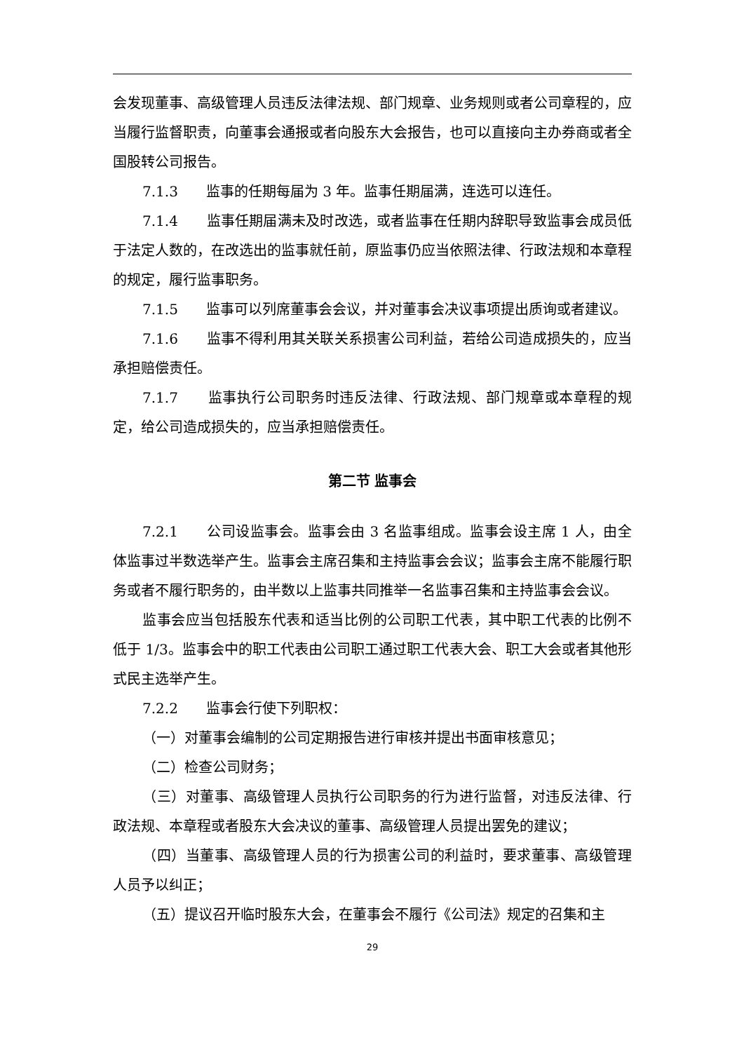会发现董事、高级管理人员违反法律法规、部门规章、业务规则或者公司章程的，应当履行监督职责，向董事会通报或者向股东大会报告，也可以直接向主办券商或者全国股转公司报告。
7.1.3　　监事的任期每届为 3 年。监事任期届满，连选可以连任。
7.1.4　　监事任期届满未及时改选，或者监事在任期内辞职导致监事会成员低于法定人数的，在改选出的监事就任前，原监事仍应当依照法律、行政法规和本章程的规定，履行监事职务。
7.1.5　　监事可以列席董事会会议，并对董事会决议事项提出质询或者建议。
7.1.6　　监事不得利用其关联关系损害公司利益，若给公司造成损失的，应当承担赔偿责任。
7.1.7　　监事执行公司职务时违反法律、行政法规、部门规章或本章程的规定，给公司造成损失的，应当承担赔偿责任。
第二节 监事会
7.2.1　　公司设监事会。监事会由 3 名监事组成。监事会设主席 1 人，由全体监事过半数选举产生。监事会主席召集和主持监事会会议；监事会主席不能履行职务或者不履行职务的，由半数以上监事共同推举一名监事召集和主持监事会会议。
监事会应当包括股东代表和适当比例的公司职工代表，其中职工代表的比例不低于 1/3。监事会中的职工代表由公司职工通过职工代表大会、职工大会或者其他形式民主选举产生。
7.2.2　　监事会行使下列职权：
（一）对董事会编制的公司定期报告进行审核并提出书面审核意见；
（二）检查公司财务；
（三）对董事、高级管理人员执行公司职务的行为进行监督，对违反法律、行政法规、本章程或者股东大会决议的董事、高级管理人员提出罢免的建议；
（四）当董事、高级管理人员的行为损害公司的利益时，要求董事、高级管理人员予以纠正；
（五）提议召开临时股东大会，在董事会不履行《公司法》规定的召集和主
29